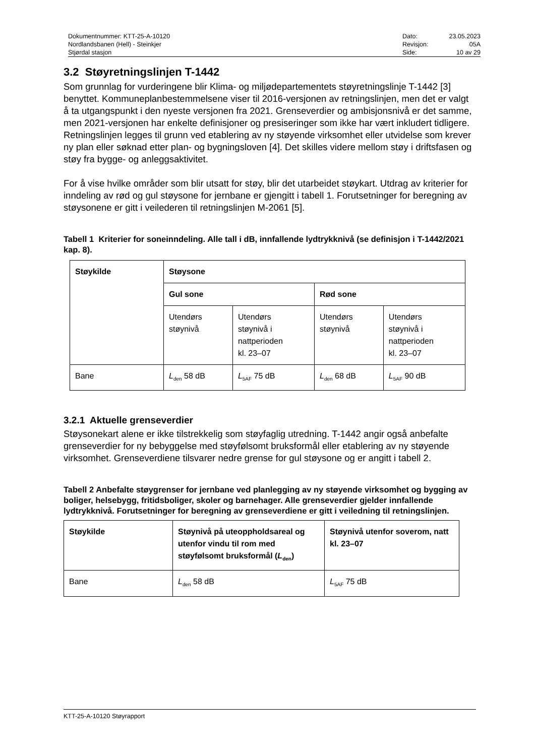Dokumentnummer: KTT-25-A-10120
Nordlandsbanen (Hell) - Steinkjer
Stjørdal stasjon
Dato: 23.05.2023 Revisjon: 05A Side: 10 av 29
3.2 Støyretningslinjen T-1442
Som grunnlag for vurderingene blir Klima- og miljødepartementets støyretningslinje T-1442 [3] benyttet. Kommuneplanbestemmelsene viser til 2016-versjonen av retningslinjen, men det er valgt å ta utgangspunkt i den nyeste versjonen fra 2021. Grenseverdier og ambisjonsnivå er det samme, men 2021-versjonen har enkelte definisjoner og presiseringer som ikke har vært inkludert tidligere. Retningslinjen legges til grunn ved etablering av ny støyende virksomhet eller utvidelse som krever ny plan eller søknad etter plan- og bygningsloven [4]. Det skilles videre mellom støy i driftsfasen og støy fra bygge- og anleggsaktivitet.
For å vise hvilke områder som blir utsatt for støy, blir det utarbeidet støykart. Utdrag av kriterier for inndeling av rød og gul støysone for jernbane er gjengitt i tabell 1. Forutsetninger for beregning av støysonene er gitt i veilederen til retningslinjen M-2061 [5].
Tabell 1 Kriterier for soneinndeling. Alle tall i dB, innfallende lydtrykknivå (se definisjon i T-1442/2021 kap. 8).
| Støykilde | Støysone | | | |
| --- | --- | --- | --- | --- |
| | Gul sone | | Rød sone | |
| | Utendørs støynivå | Utendørs støynivå i nattperioden kl. 23–07 | Utendørs støynivå | Utendørs støynivå i nattperioden kl. 23–07 |
| Bane | L<sub>den</sub> 58 dB | L<sub>5AF</sub> 75 dB | L<sub>den</sub> 68 dB | L<sub>5AF</sub> 90 dB |
3.2.1 Aktuelle grenseverdier
Støysonekart alene er ikke tilstrekkelig som støyfaglig utredning. T-1442 angir også anbefalte grenseverdier for ny bebyggelse med støyfølsomt bruksformål eller etablering av ny støyende virksomhet. Grenseverdiene tilsvarer nedre grense for gul støysone og er angitt i tabell 2.
Tabell 2 Anbefalte støygrenser for jernbane ved planlegging av ny støyende virksomhet og bygging av boliger, helsebygg, fritidsboliger, skoler og barnehager. Alle grenseverdier gjelder innfallende lydtrykknivå. Forutsetninger for beregning av grenseverdiene er gitt i veiledning til retningslinjen.
| Støykilde | Støynivå på uteoppholdsareal og utenfor vindu til rom med støyfølsomt bruksformål ( L<sub>den</sub>) | Støynivå utenfor soverom, natt kl. 23–07 |
| --- | --- | --- |
| Bane | L<sub>den</sub> 58 dB | L<sub>5AF</sub> 75 dB |
KTT-25-A-10120 Støyrapport